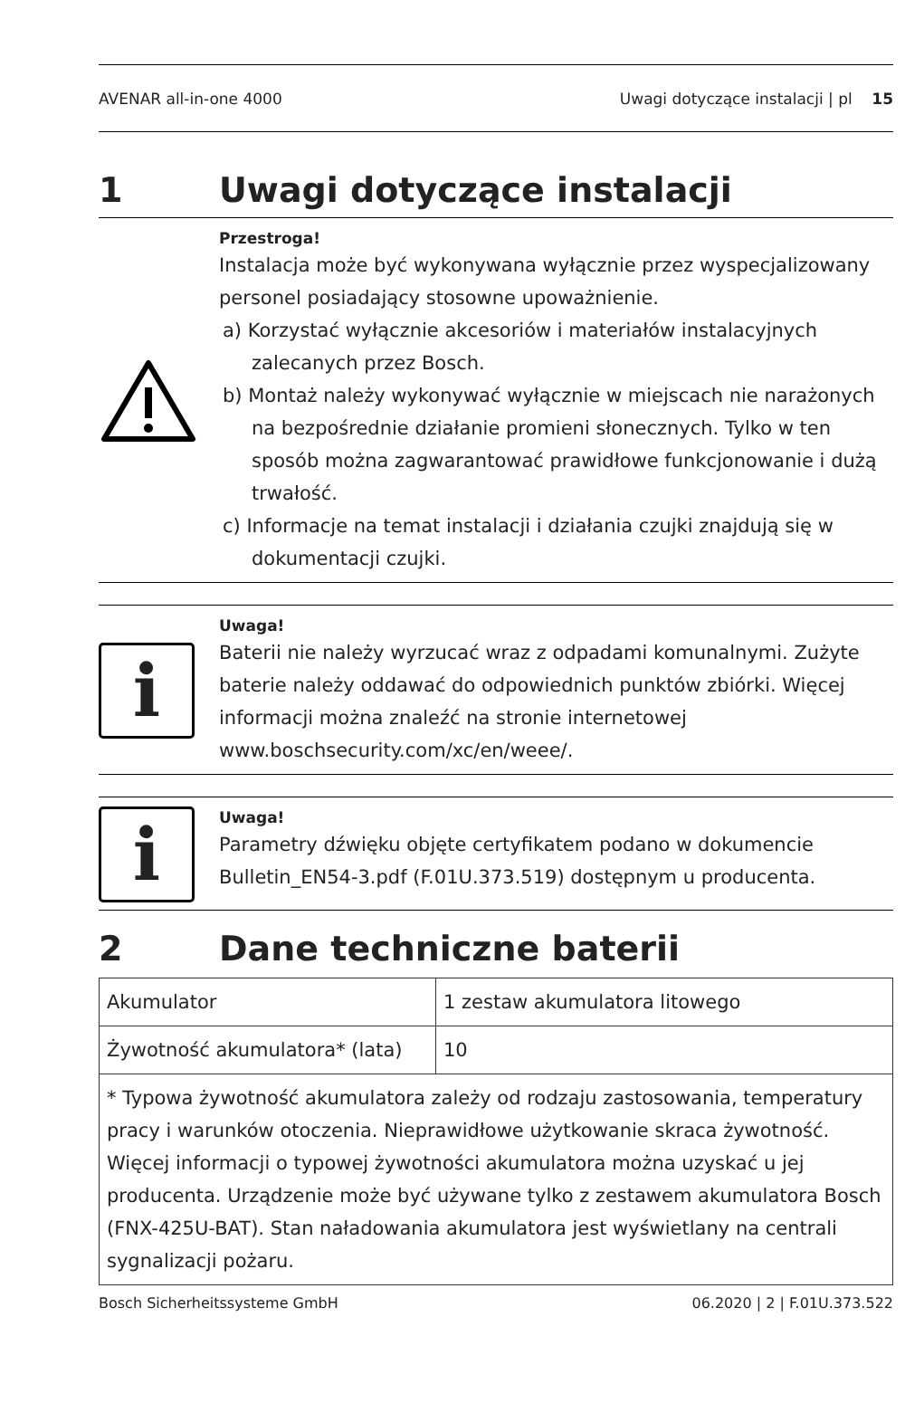AVENAR all-in-one 4000 Uwagi dotyczące instalacji | pl 15
1 Uwagi dotyczące instalacji
Przestroga!
Instalacja może być wykonywana wyłącznie przez wyspecjalizowany personel posiadający stosowne upoważnienie.
a) Korzystać wyłącznie akcesoriów i materiałów instalacyjnych zalecanych przez Bosch.
b) Montaż należy wykonywać wyłącznie w miejscach nie narażonych na bezpośrednie działanie promieni słonecznych. Tylko w ten sposób można zagwarantować prawidłowe funkcjonowanie i dużą trwałość.
c) Informacje na temat instalacji i działania czujki znajdują się w dokumentacji czujki.
i
Uwaga!
Baterii nie należy wyrzucać wraz z odpadami komunalnymi. Zużyte baterie należy oddawać do odpowiednich punktów zbiórki. Więcej informacji można znaleźć na stronie internetowej www.boschsecurity.com/xc/en/weee/.
i
Uwaga!
Parametry dźwięku objęte certyfikatem podano w dokumencie Bulletin_EN54-3.pdf (F.01U.373.519) dostępnym u producenta.
2 Dane techniczne baterii
| Akumulator | 1 zestaw akumulatora litowego |
| Żywotność akumulatora* (lata) | 10 |
| * Typowa żywotność akumulatora zależy od rodzaju zastosowania, temperatury pracy i warunków otoczenia. Nieprawidłowe użytkowanie skraca żywotność. Więcej informacji o typowej żywotności akumulatora można uzyskać u jej producenta. Urządzenie może być używane tylko z zestawem akumulatora Bosch (FNX-425U-BAT). Stan naładowania akumulatora jest wyświetlany na centrali sygnalizacji pożaru. | |
Bosch Sicherheitssysteme GmbH 06.2020 | 2 | F.01U.373.522